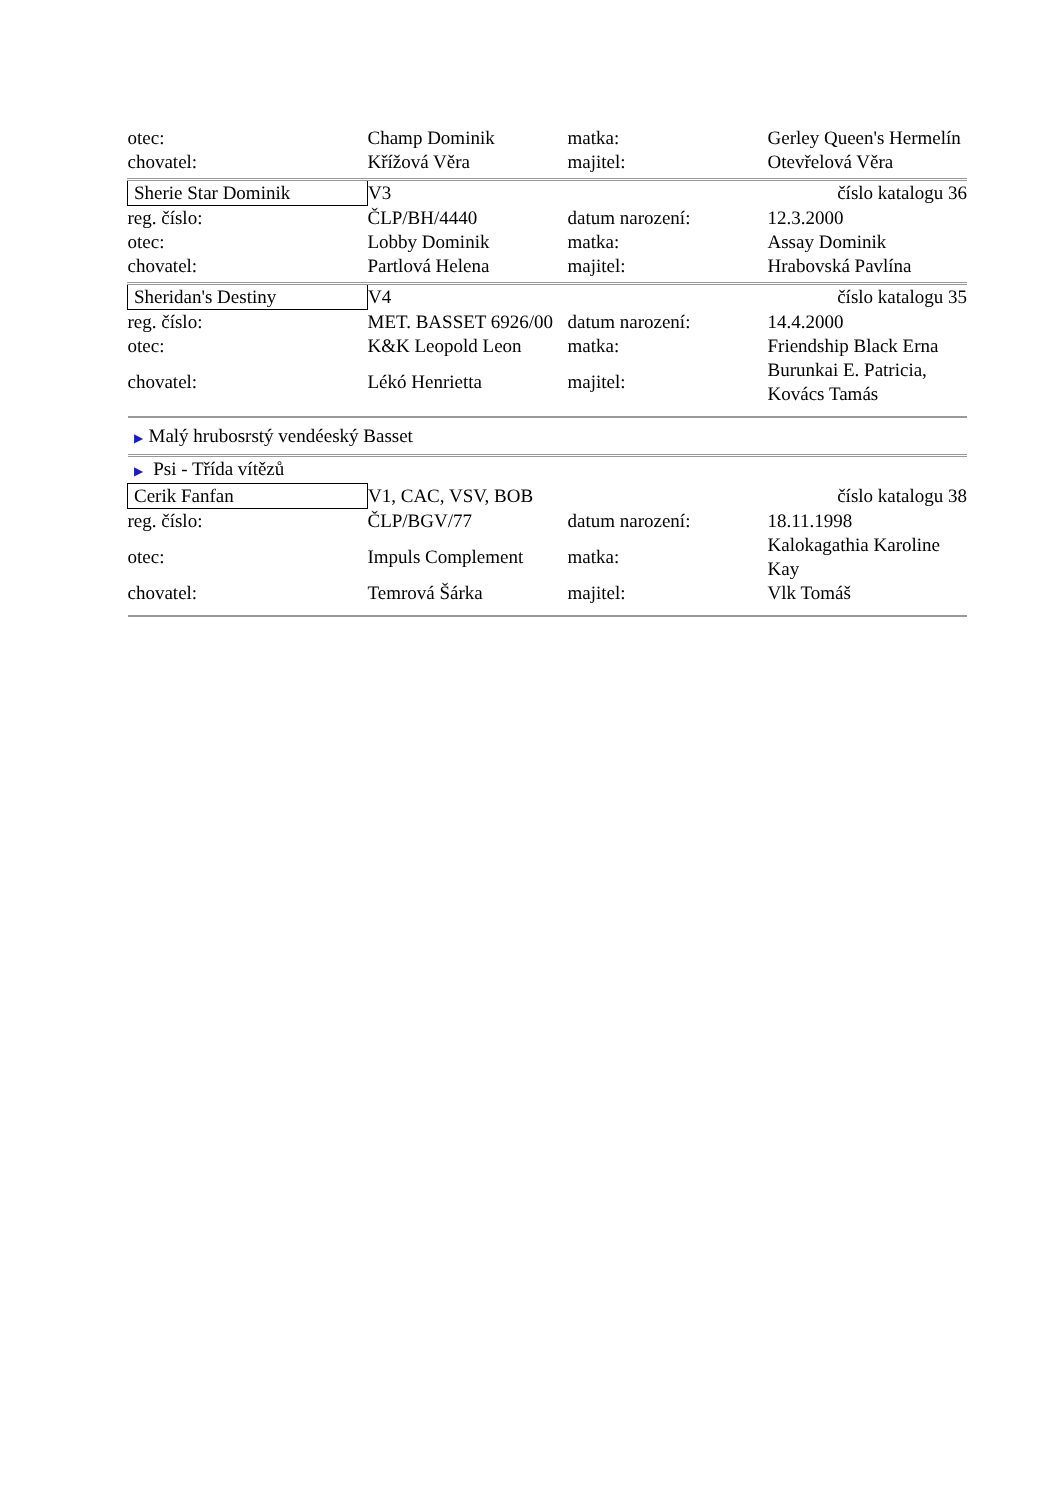| otec: | Champ Dominik | matka: | Gerley Queen's Hermelín |
| chovatel: | Křížová Věra | majitel: | Otevřelová Věra |
| Sherie Star Dominik | V3 | | číslo katalogu 36 |
| reg. číslo: | ČLP/BH/4440 | datum narození: | 12.3.2000 |
| otec: | Lobby Dominik | matka: | Assay Dominik |
| chovatel: | Partlová Helena | majitel: | Hrabovská Pavlína |
| Sheridan's Destiny | V4 | | číslo katalogu 35 |
| reg. číslo: | MET. BASSET 6926/00 | datum narození: | 14.4.2000 |
| otec: | K&K Leopold Leon | matka: | Friendship Black Erna |
| chovatel: | Lékó Henrietta | majitel: | Burunkai E. Patricia, Kovács Tamás |
| ▶ Malý hrubosrstý vendéeský Basset | | | |
| ▶ Psi - Třída vítězů | | | |
| Cerik Fanfan | V1, CAC, VSV, BOB | | číslo katalogu 38 |
| reg. číslo: | ČLP/BGV/77 | datum narození: | 18.11.1998 |
| otec: | Impuls Complement | matka: | Kalokagathia Karoline Kay |
| chovatel: | Temrová Šárka | majitel: | Vlk Tomáš |